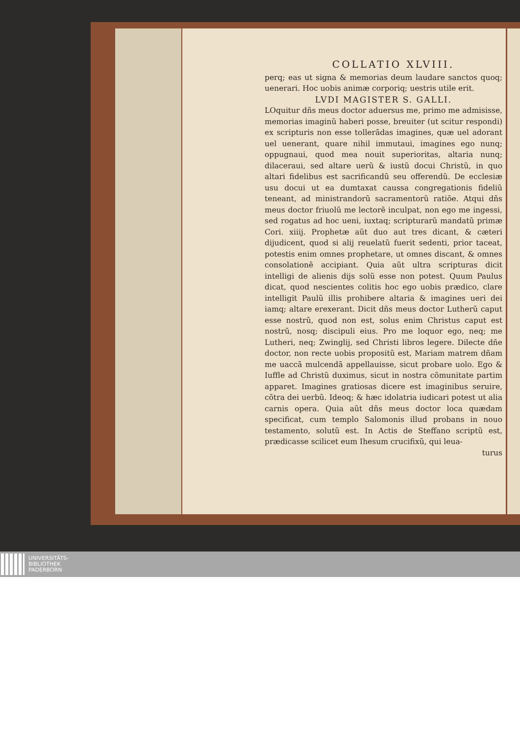COLLATIO XLVIII.
perq; eas ut signa & memorias deum laudare sanctos quoq; uenerari. Hoc uobis animæ corporiq; uestris utile erit.
LVDI MAGISTER S. GALLI.
LOquitur dñs meus doctor aduersus me, primo me admisisse, memorias imaginũ haberi posse, breuiter (ut scitur respondi) ex scripturis non esse tollerãdas imagines, quæ uel adorant uel uenerant, quare nihil immutaui, imagines ego nunq; oppugnaui, quod mea nouit superioritas, altaria nunq; dilaceraui, sed altare uerũ & iustũ docui Christũ, in quo altari fidelibus est sacrificandũ seu offerendũ. De ecclesiæ usu docui ut ea dumtaxat caussa congregationis fideliũ teneant, ad ministrandorũ sacramentorũ ratiõe. Atqui dñs meus doctor friuolũ me lectorẽ inculpat, non ego me ingessi, sed rogatus ad hoc ueni, iuxtaq; scripturarũ mandatũ primæ Cori. xiiij. Prophetæ aũt duo aut tres dicant, & cæteri dijudicent, quod si alij reuelatũ fuerit sedenti, prior taceat, potestis enim omnes prophetare, ut omnes discant, & omnes consolationẽ accipiant. Quia aũt ultra scripturas dicit intelligi de alienis dijs solũ esse non potest. Quum Paulus dicat, quod nescientes colitis hoc ego uobis prædico, clare intelligit Paulũ illis prohibere altaria & imagines ueri dei iamq; altare erexerant. Dicit dñs meus doctor Lutherũ caput esse nostrũ, quod non est, solus enim Christus caput est nostrũ, nosq; discipuli eius. Pro me loquor ego, neq; me Lutheri, neq; Zwinglij, sed Christi libros legere. Dilecte dñe doctor, non recte uobis propositũ est, Mariam matrem dñam me uaccã mulcendã appellauisse, sicut probare uolo. Ego & Iuffle ad Christũ duximus, sicut in nostra cõmunitate partim apparet. Imagines gratiosas dicere est imaginibus seruire, cõtra dei uerbũ. Ideoq; & hæc idolatria iudicari potest ut alia carnis opera. Quia aũt dñs meus doctor loca quædam specificat, cum templo Salomonis illud probans in nouo testamento, solutũ est. In Actis de Steffano scriptũ est, prædicasse scilicet eum Ihesum crucifixũ, qui leua-
turus
UNIVERSITÄTS-
BIBLIOTHEK
PADERBORN